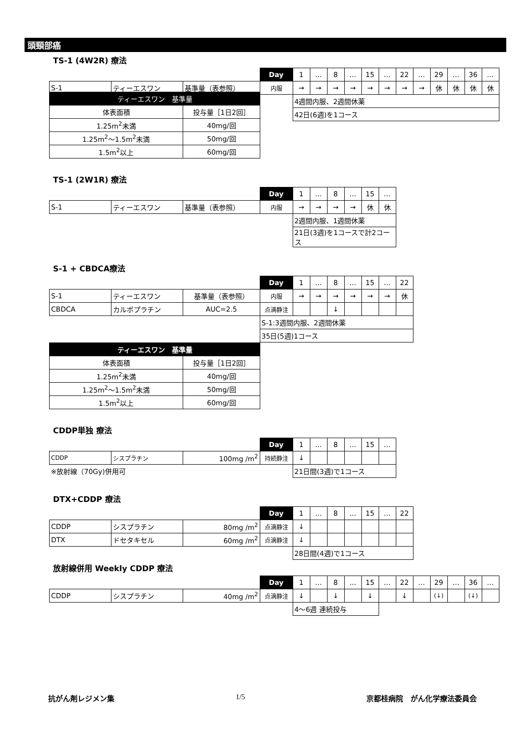頭頸部癌
TS-1 (4W2R) 療法
| | | | Day | 1 | … | 8 | … | 15 | … | 22 | … | 29 | … | 36 | … |
| S-1 | ティーエスワン | 基準量（表参照） | 内服 | → | → | → | → | → | → | → | → | 休 | 休 | 休 | 休 |
| | | | | 4週間内服、2週間休薬 | | | | | | | | | | | |
| | | | | 42日(6週)を1コース | | | | | | | | | | | |
| ティーエスワン 基準量 | |
| --- | --- |
| 体表面積 | 投与量［1日2回］ |
| 1.25m<sup>2</sup>未満 | 40mg/回 |
| 1.25m<sup>2</sup>～1.5m<sup>2</sup>未満 | 50mg/回 |
| 1.5m<sup>2</sup>以上 | 60mg/回 |
TS-1 (2W1R) 療法
| | | | Day | 1 | … | 8 | … | 15 | … |
| S-1 | ティーエスワン | 基準量（表参照） | 内服 | → | → | → | → | 休 | 休 |
| | | | | 2週間内服、1週間休薬 | | | | | |
| | | | | 21日(3週)を1コースで計2コース | | | | | |
S-1 + CBDCA療法
| | | | Day | 1 | … | 8 | … | 15 | … | 22 |
| S-1 | ティーエスワン | 基準量（表参照） | 内服 | → | → | → | → | → | → | 休 |
| CBDCA | カルボプラチン | AUC=2.5 | 点滴静注 | | | ↓ | | | | |
| | | | S-1:3週間内服、2週間休薬 | | | | | | | |
| | | | 35日(5週)1コース | | | | | | | |
| ティーエスワン 基準量 | |
| --- | --- |
| 体表面積 | 投与量［1日2回］ |
| 1.25m<sup>2</sup>未満 | 40mg/回 |
| 1.25m<sup>2</sup>～1.5m<sup>2</sup>未満 | 50mg/回 |
| 1.5m<sup>2</sup>以上 | 60mg/回 |
CDDP単独 療法
| | | | Day | 1 | … | 8 | … | 15 | … |
| CDDP | シスプラチン | 100mg /m<sup>2</sup> | 持続静注 | ↓ | | | | | |
| ※放射線（70Gy)併用可 | | | | 21日間(3週)で1コース | | | | | |
DTX+CDDP 療法
| | | | Day | 1 | … | 8 | … | 15 | … | 22 |
| CDDP | シスプラチン | 80mg /m<sup>2</sup> | 点滴静注 | ↓ | | | | | | |
| DTX | ドセタキセル | 60mg /m<sup>2</sup> | 点滴静注 | ↓ | | | | | | |
| | | | | 28日間(4週)で1コース | | | | | | |
放射線併用 Weekly CDDP 療法
| | | | Day | 1 | … | 8 | … | 15 | … | 22 | … | 29 | … | 36 | … |
| CDDP | シスプラチン | 40mg /m<sup>2</sup> | 点滴静注 | ↓ | | ↓ | | ↓ | | ↓ | | (↓) | | (↓) | |
| | | | | 4～6週 連続投与 | | | | | | | | | | | |
抗がん剤レジメン集 1/5 京都桂病院　がん化学療法委員会